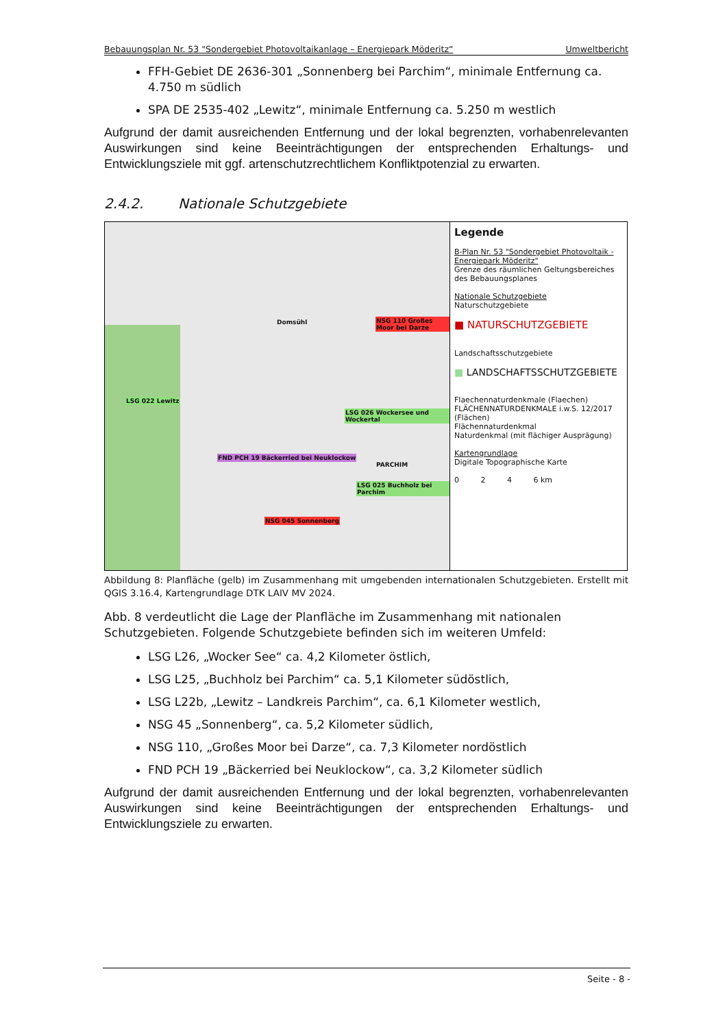Bebauungsplan Nr. 53 "Sondergebiet Photovoltaikanlage – Energiepark Möderitz“Umweltbericht
FFH-Gebiet DE 2636-301 „Sonnenberg bei Parchim“, minimale Entfernung ca. 4.750 m südlich
SPA DE 2535-402 „Lewitz“, minimale Entfernung ca. 5.250 m westlich
Aufgrund der damit ausreichenden Entfernung und der lokal begrenzten, vorhabenrelevanten Auswirkungen sind keine Beeinträchtigungen der entsprechenden Erhaltungs- und Entwicklungsziele mit ggf. artenschutzrechtlichem Konfliktpotenzial zu erwarten.
2.4.2. Nationale Schutzgebiete
LSG 022 Lewitz
NSG 110 Großes Moor bei Darze
LSG 026 Wockersee und Wockertal
FND PCH 19 Bäckerried bei Neuklockow
LSG 025 Buchholz bei Parchim
NSG 045 Sonnenberg
PARCHIM
Domsühl
Legende
B-Plan Nr. 53 "Sondergebiet Photovoltaik - Energiepark Möderitz"
Grenze des räumlichen Geltungsbereiches des Bebauungsplanes
Nationale Schutzgebiete
Naturschutzgebiete
■ NATURSCHUTZGEBIETE
Landschaftsschutzgebiete
■ LANDSCHAFTSSCHUTZGEBIETE
Flaechennaturdenkmale (Flaechen)
FLÄCHENNATURDENKMALE i.w.S. 12/2017 (Flächen)
Flächennaturdenkmal
Naturdenkmal (mit flächiger Ausprägung)
Kartengrundlage
Digitale Topographische Karte
0 2 4 6 km
Abbildung 8: Planfläche (gelb) im Zusammenhang mit umgebenden internationalen Schutzgebieten. Erstellt mit QGIS 3.16.4, Kartengrundlage DTK LAIV MV 2024.
Abb. 8 verdeutlicht die Lage der Planfläche im Zusammenhang mit nationalen Schutzgebieten. Folgende Schutzgebiete befinden sich im weiteren Umfeld:
LSG L26, „Wocker See“ ca. 4,2 Kilometer östlich,
LSG L25, „Buchholz bei Parchim“ ca. 5,1 Kilometer südöstlich,
LSG L22b, „Lewitz – Landkreis Parchim“, ca. 6,1 Kilometer westlich,
NSG 45 „Sonnenberg“, ca. 5,2 Kilometer südlich,
NSG 110, „Großes Moor bei Darze“, ca. 7,3 Kilometer nordöstlich
FND PCH 19 „Bäckerried bei Neuklockow“, ca. 3,2 Kilometer südlich
Aufgrund der damit ausreichenden Entfernung und der lokal begrenzten, vorhabenrelevanten Auswirkungen sind keine Beeinträchtigungen der entsprechenden Erhaltungs- und Entwicklungsziele zu erwarten.
Seite - 8 -